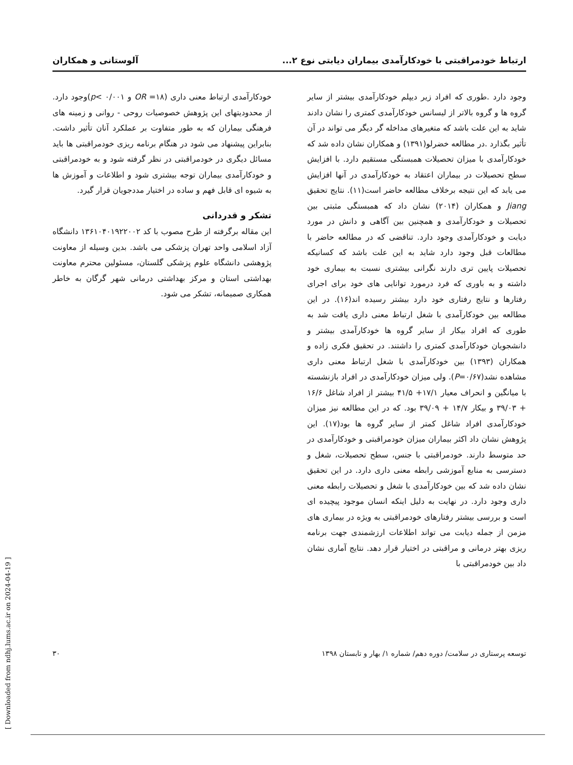ارتباط خودمراقبتی با خودکارآمدی بیماران دیابتی نوع ۲... آلوستانی و همکاران
وجود دارد .طوری که افراد زیر دیپلم خودکارآمدی بیشتر از سایر گروه ها و گروه بالاتر از لیسانس خودکارآمدی کمتری را نشان دادند شاید به این علت باشد که متغیرهای مداخله گر دیگر می تواند در آن تأثیر بگذارد .در مطالعه خضرلو(۱۳۹۱) و همکاران نشان داده شد که خودکارآمدی با میزان تحصیلات همبستگی مستقیم دارد. با افزایش سطح تحصیلات در بیماران اعتقاد به خودکارآمدی در آنها افزایش می یابد که این نتیجه برخلاف مطالعه حاضر است(۱۱). نتایج تحقیق Jiang و همکاران (۲۰۱۴) نشان داد که همبستگی مثبتی بین تحصیلات و خودکارآمدی و همچنین بین آگاهی و دانش در مورد دیابت و خودکارآمدی وجود دارد. تناقضی که در مطالعه حاضر با مطالعات قبل وجود دارد شاید به این علت باشد که کسانیکه تحصیلات پایین تری دارند نگرانی بیشتری نسبت به بیماری خود داشته و به باوری که فرد درمورد توانایی های خود برای اجرای رفتارها و نتایج رفتاری خود دارد بیشتر رسیده اند(۱۶). در این مطالعه بین خودکارآمدی با شغل ارتباط معنی داری یافت شد به طوری که افراد بیکار از سایر گروه ها خودکارآمدی بیشتر و دانشجویان خودکارآمدی کمتری را داشتند. در تحقیق فکری زاده و همکاران (۱۳۹۳) بین خودکارآمدی با شغل ارتباط معنی داری مشاهده نشد(P=۰/۶۷). ولی میزان خودکارآمدی در افراد بازنشسته با میانگین و انحراف معیار ۱۷/۱+ ۴۱/۵ بیشتر از افراد شاغل ۱۶/۶ + ۳۹/۰۳ و بیکار ۱۴/۷ + ۳۹/۰۹ بود. که در این مطالعه نیز میزان خودکارآمدی افراد شاغل کمتر از سایر گروه ها بود(۱۷). این پژوهش نشان داد اکثر بیماران میزان خودمراقبتی و خودکارآمدی در حد متوسط دارند. خودمراقبتی با جنس، سطح تحصیلات، شغل و دسترسی به منابع آموزشی رابطه معنی داری دارد. در این تحقیق نشان داده شد که بین خودکارآمدی با شغل و تحصیلات رابطه معنی داری وجود دارد. در نهایت به دلیل اینکه انسان موجود پیچیده ای است و بررسی بیشتر رفتارهای خودمراقبتی به ویژه در بیماری های مزمن از جمله دیابت می تواند اطلاعات ارزشمندی جهت برنامه ریزی بهتر درمانی و مراقبتی در اختیار قرار دهد. نتایج آماری نشان داد بین خودمراقبتی با
خودکارآمدی ارتباط معنی داری (۱۸= OR و ۰/۰۰۱ >p)وجود دارد. از محدودیتهای این پژوهش خصوصیات روحی - روانی و زمینه های فرهنگی بیماران که به طور متفاوت بر عملکرد آنان تأثیر داشت. بنابراین پیشنهاد می شود در هنگام برنامه ریزی خودمراقبتی ها باید مسائل دیگری در خودمراقبتی در نظر گرفته شود و به خودمراقبتی و خودکارآمدی بیماران توجه بیشتری شود و اطلاعات و آموزش ها به شیوه ای قابل فهم و ساده در اختیار مددجویان قرار گیرد.
تشکر و قدردانی
این مقاله برگرفته از طرح مصوب با کد ۱۳۶۱۰۴۰۱۹۲۲۰۰۲ دانشگاه آزاد اسلامی واحد تهران پزشکی می باشد. بدین وسیله از معاونت پژوهشی دانشگاه علوم پزشکی گلستان، مسئولین محترم معاونت بهداشتی استان و مرکز بهداشتی درمانی شهر گرگان به خاطر همکاری صمیمانه، تشکر می شود.
توسعه پرستاری در سلامت/ دوره دهم/ شماره ۱/ بهار و تابستان ۱۳۹۸ ۳۰
[ Downloaded from ndhj.lums.ac.ir on 2024-04-19 ]